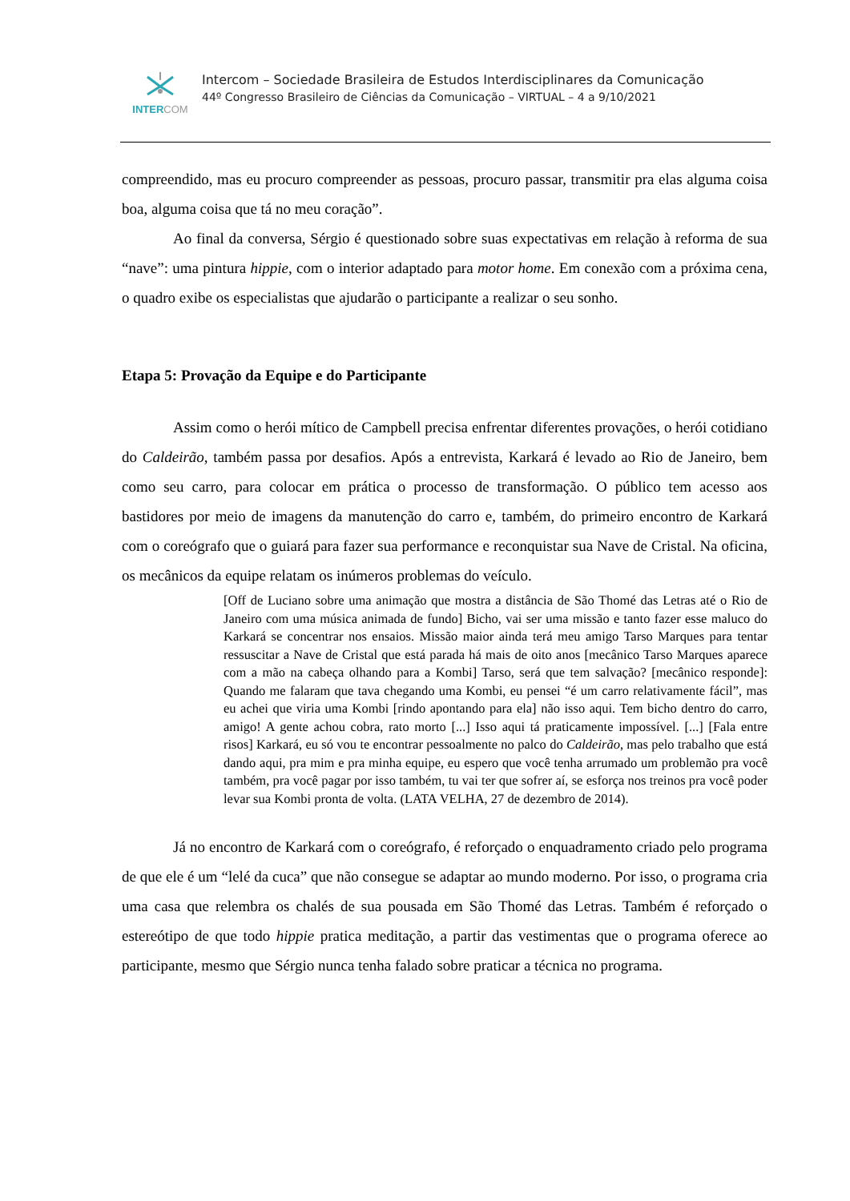INTERCOM
Intercom – Sociedade Brasileira de Estudos Interdisciplinares da Comunicação
44º Congresso Brasileiro de Ciências da Comunicação – VIRTUAL – 4 a 9/10/2021
compreendido, mas eu procuro compreender as pessoas, procuro passar, transmitir pra elas alguma coisa boa, alguma coisa que tá no meu coração”.
Ao final da conversa, Sérgio é questionado sobre suas expectativas em relação à reforma de sua “nave”: uma pintura hippie, com o interior adaptado para motor home. Em conexão com a próxima cena, o quadro exibe os especialistas que ajudarão o participante a realizar o seu sonho.
Etapa 5: Provação da Equipe e do Participante
Assim como o herói mítico de Campbell precisa enfrentar diferentes provações, o herói cotidiano do Caldeirão, também passa por desafios. Após a entrevista, Karkará é levado ao Rio de Janeiro, bem como seu carro, para colocar em prática o processo de transformação. O público tem acesso aos bastidores por meio de imagens da manutenção do carro e, também, do primeiro encontro de Karkará com o coreógrafo que o guiará para fazer sua performance e reconquistar sua Nave de Cristal. Na oficina, os mecânicos da equipe relatam os inúmeros problemas do veículo.
[Off de Luciano sobre uma animação que mostra a distância de São Thomé das Letras até o Rio de Janeiro com uma música animada de fundo] Bicho, vai ser uma missão e tanto fazer esse maluco do Karkará se concentrar nos ensaios. Missão maior ainda terá meu amigo Tarso Marques para tentar ressuscitar a Nave de Cristal que está parada há mais de oito anos [mecânico Tarso Marques aparece com a mão na cabeça olhando para a Kombi] Tarso, será que tem salvação? [mecânico responde]: Quando me falaram que tava chegando uma Kombi, eu pensei “é um carro relativamente fácil”, mas eu achei que viria uma Kombi [rindo apontando para ela] não isso aqui. Tem bicho dentro do carro, amigo! A gente achou cobra, rato morto [...] Isso aqui tá praticamente impossível. [...] [Fala entre risos] Karkará, eu só vou te encontrar pessoalmente no palco do Caldeirão, mas pelo trabalho que está dando aqui, pra mim e pra minha equipe, eu espero que você tenha arrumado um problemão pra você também, pra você pagar por isso também, tu vai ter que sofrer aí, se esforça nos treinos pra você poder levar sua Kombi pronta de volta. (LATA VELHA, 27 de dezembro de 2014).
Já no encontro de Karkará com o coreógrafo, é reforçado o enquadramento criado pelo programa de que ele é um “lelé da cuca” que não consegue se adaptar ao mundo moderno. Por isso, o programa cria uma casa que relembra os chalés de sua pousada em São Thomé das Letras. Também é reforçado o estereótipo de que todo hippie pratica meditação, a partir das vestimentas que o programa oferece ao participante, mesmo que Sérgio nunca tenha falado sobre praticar a técnica no programa.